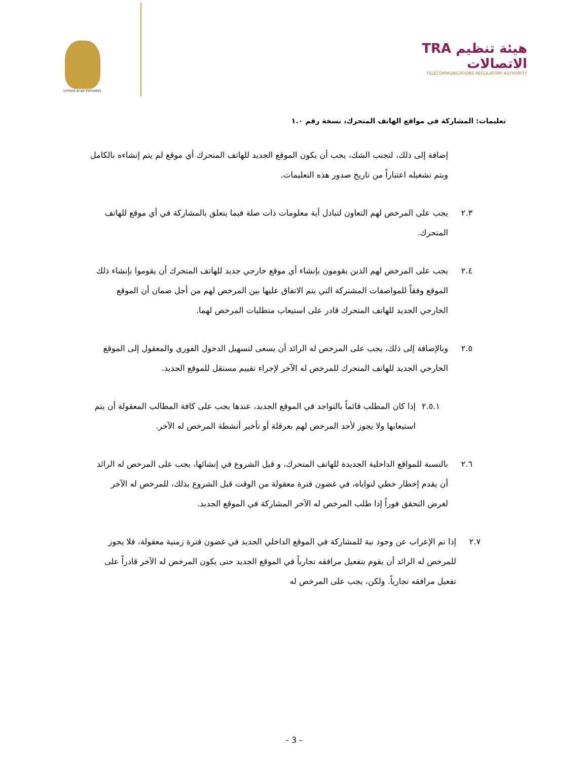TRA هيئة تنظيم الاتصالات
TELECOMMUNICATIONS REGULATORY AUTHORITY
United Arab Emirates
تعليمات: المشاركة في مواقع الهاتف المتحرك، نسخة رقم ١.٠
إضافة إلى ذلك، لتجنب الشك، يجب أن يكون الموقع الجديد للهاتف المتحرك أي موقع لم يتم إنشاءه بالكامل ويتم تشغيله اعتباراً من تاريخ صدور هذه التعليمات.
٢.٣
يجب على المرخص لهم التعاون لتبادل أية معلومات ذات صلة فيما يتعلق بالمشاركة في أي موقع للهاتف المتحرك.
٢.٤
يجب على المرخص لهم الذين يقومون بإنشاء أي موقع خارجي جديد للهاتف المتحرك أن يقوموا بإنشاء ذلك الموقع وفقاً للمواصفات المشتركة التي يتم الاتفاق عليها بين المرخص لهم من أجل ضمان أن الموقع الخارجي الجديد للهاتف المتحرك قادر على استيعاب متطلبات المرخص لهما.
٢.٥
وبالإضافة إلى ذلك، يجب على المرخص له الرائد أن يسعى لتسهيل الدخول الفوري والمعقول إلى الموقع الخارجي الجديد للهاتف المتحرك للمرخص له الآخر لإجراء تقييم مستقل للموقع الجديد.
٢.٥.١
إذا كان المطلب قائماً بالتواجد في الموقع الجديد، عندها يجب على كافة المطالب المعقولة أن يتم استيعابها ولا يجوز لأحد المرخص لهم بعرقلة أو تأخير أنشطة المرخص له الآخر.
٢.٦
بالنسبة للمواقع الداخلية الجديدة للهاتف المتحرك، و قبل الشروع في إنشائها، يجب على المرخص له الرائد أن يقدم إخطار خطي لنواياه، في غضون فترة معقولة من الوقت قبل الشروع بذلك، للمرخص له الآخر لغرض التحقق فوراً إذا طلب المرخص له الآخر المشاركة في الموقع الجديد.
٢.٧
إذا تم الإعراب عن وجود نية للمشاركة في الموقع الداخلي الجديد في غضون فترة زمنية معقولة، فلا يجوز للمرخص له الرائد أن يقوم بتفعيل مرافقه تجارياً في الموقع الجديد حتى يكون المرخص له الآخر قادراً على تفعيل مرافقه تجارياً. ولكن، يجب على المرخص له
- 3 -